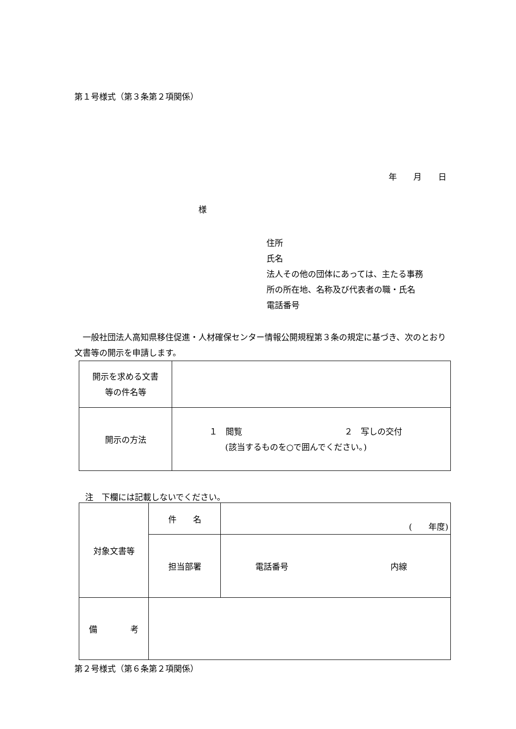第１号様式（第３条第２項関係）
年　　月　　日
様
住所
氏名
法人その他の団体にあっては、主たる事務
所の所在地、名称及び代表者の職・氏名
電話番号
　一般社団法人高知県移住促進・人材確保センター情報公開規程第３条の規定に基づき、次のとおり文書等の開示を申請します。
| 開示を求める文書 等の件名等 | |
| 開示の方法 | １ 閲覧 ２ 写しの交付 (該当するものを○で囲んでください。) |
注　下欄には記載しないでください。
| 対象文書等 | 件 名 | ( 年度) |
| | 担当部署 | 電話番号 内線 |
| 備 考 | | |
第２号様式（第６条第２項関係）